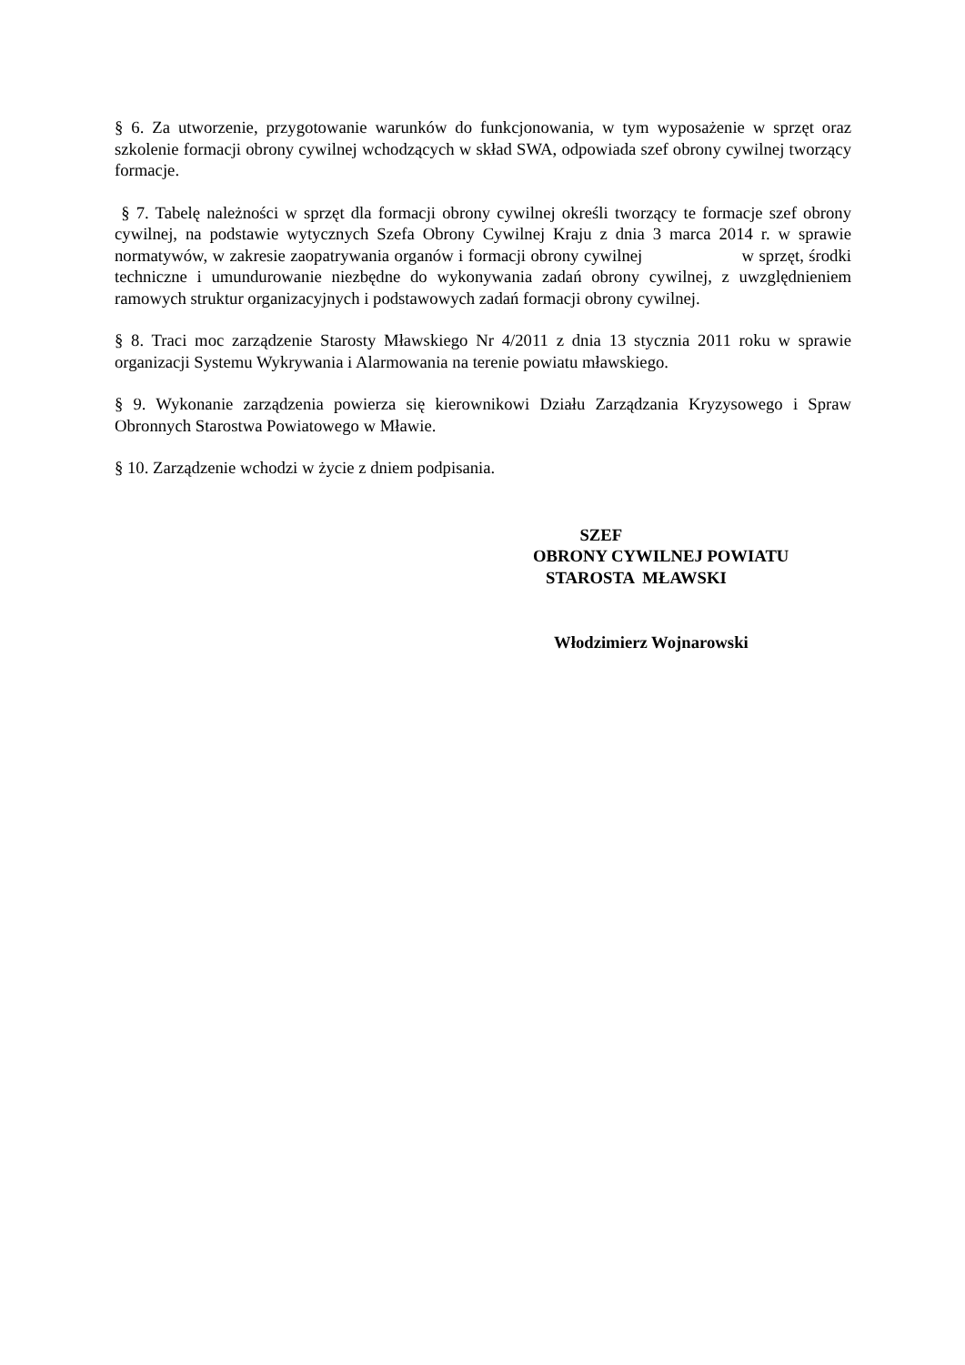§ 6. Za utworzenie, przygotowanie warunków do funkcjonowania, w tym wyposażenie w sprzęt oraz szkolenie formacji obrony cywilnej wchodzących w skład SWA, odpowiada szef obrony cywilnej tworzący formacje.
§ 7. Tabelę należności w sprzęt dla formacji obrony cywilnej określi tworzący te formacje szef obrony cywilnej, na podstawie wytycznych Szefa Obrony Cywilnej Kraju z dnia 3 marca 2014 r. w sprawie normatywów, w zakresie zaopatrywania organów i formacji obrony cywilnej w sprzęt, środki techniczne i umundurowanie niezbędne do wykonywania zadań obrony cywilnej, z uwzględnieniem ramowych struktur organizacyjnych i podstawowych zadań formacji obrony cywilnej.
§ 8. Traci moc zarządzenie Starosty Mławskiego Nr 4/2011 z dnia 13 stycznia 2011 roku w sprawie organizacji Systemu Wykrywania i Alarmowania na terenie powiatu mławskiego.
§ 9. Wykonanie zarządzenia powierza się kierownikowi Działu Zarządzania Kryzysowego i Spraw Obronnych Starostwa Powiatowego w Mławie.
§ 10. Zarządzenie wchodzi w życie z dniem podpisania.
SZEF
OBRONY CYWILNEJ POWIATU
STAROSTA MŁAWSKI
Włodzimierz Wojnarowski